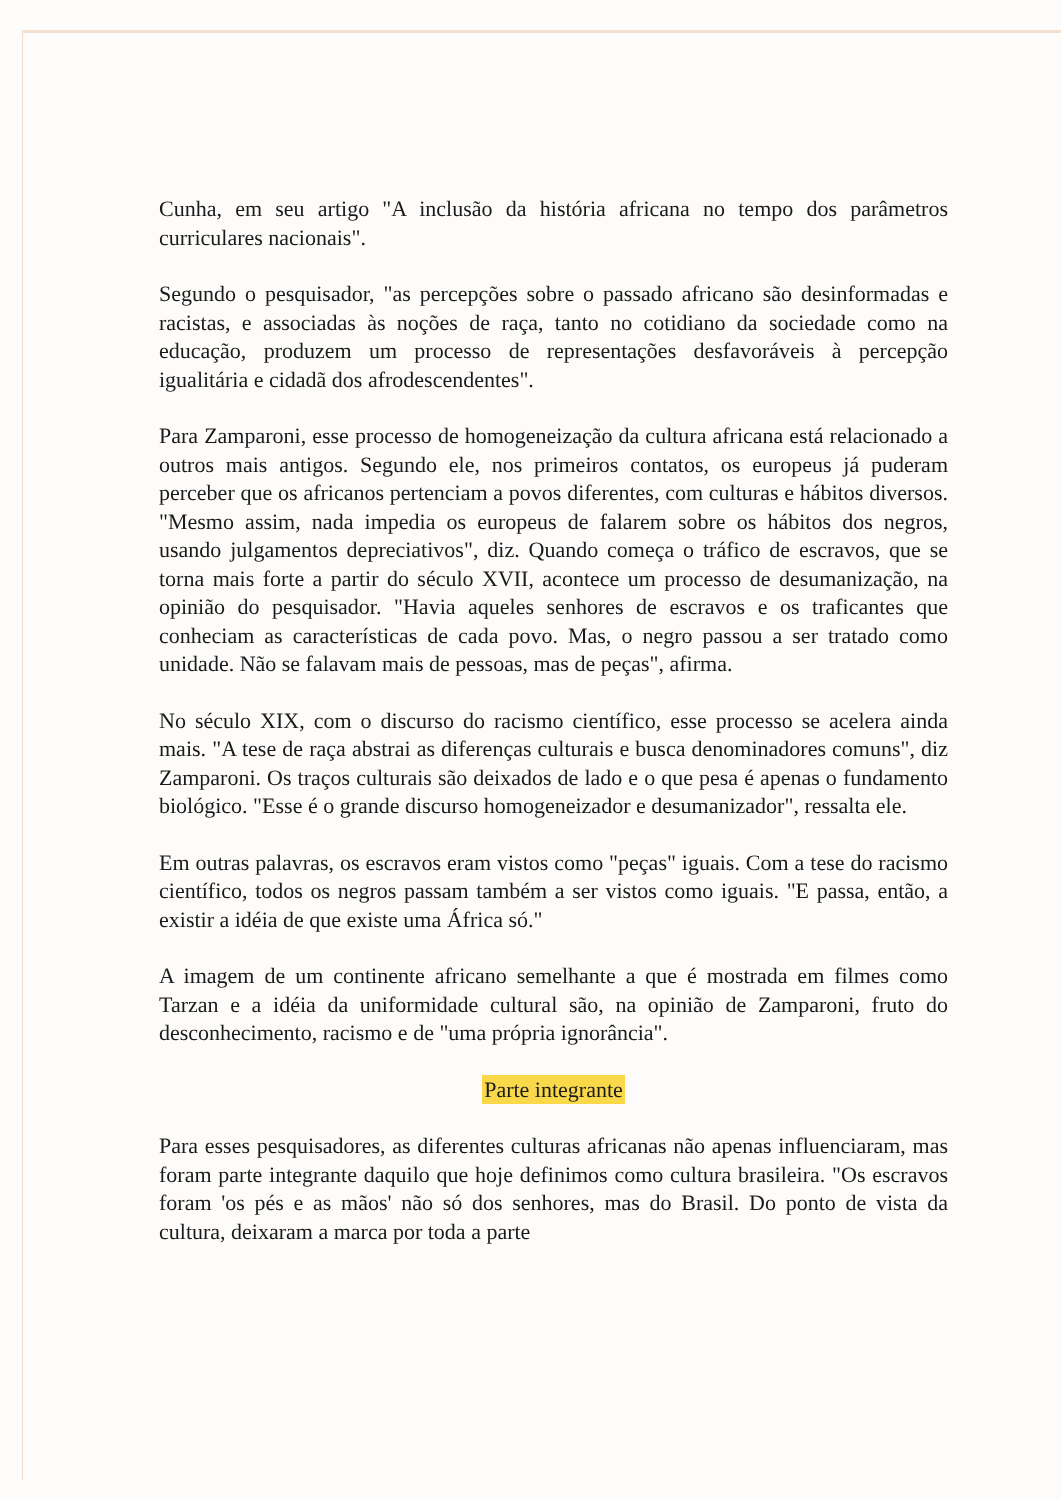Cunha, em seu artigo "A inclusão da história africana no tempo dos parâmetros curriculares nacionais".
Segundo o pesquisador, "as percepções sobre o passado africano são desinformadas e racistas, e associadas às noções de raça, tanto no cotidiano da sociedade como na educação, produzem um processo de representações desfavoráveis à percepção igualitária e cidadã dos afrodescendentes".
Para Zamparoni, esse processo de homogeneização da cultura africana está relacionado a outros mais antigos. Segundo ele, nos primeiros contatos, os europeus já puderam perceber que os africanos pertenciam a povos diferentes, com culturas e hábitos diversos. "Mesmo assim, nada impedia os europeus de falarem sobre os hábitos dos negros, usando julgamentos depreciativos", diz. Quando começa o tráfico de escravos, que se torna mais forte a partir do século XVII, acontece um processo de desumanização, na opinião do pesquisador. "Havia aqueles senhores de escravos e os traficantes que conheciam as características de cada povo. Mas, o negro passou a ser tratado como unidade. Não se falavam mais de pessoas, mas de peças", afirma.
No século XIX, com o discurso do racismo científico, esse processo se acelera ainda mais. "A tese de raça abstrai as diferenças culturais e busca denominadores comuns", diz Zamparoni. Os traços culturais são deixados de lado e o que pesa é apenas o fundamento biológico. "Esse é o grande discurso homogeneizador e desumanizador", ressalta ele.
Em outras palavras, os escravos eram vistos como "peças" iguais. Com a tese do racismo científico, todos os negros passam também a ser vistos como iguais. "E passa, então, a existir a idéia de que existe uma África só."
A imagem de um continente africano semelhante a que é mostrada em filmes como Tarzan e a idéia da uniformidade cultural são, na opinião de Zamparoni, fruto do desconhecimento, racismo e de "uma própria ignorância".
Parte integrante
Para esses pesquisadores, as diferentes culturas africanas não apenas influenciaram, mas foram parte integrante daquilo que hoje definimos como cultura brasileira. "Os escravos foram 'os pés e as mãos' não só dos senhores, mas do Brasil. Do ponto de vista da cultura, deixaram a marca por toda a parte